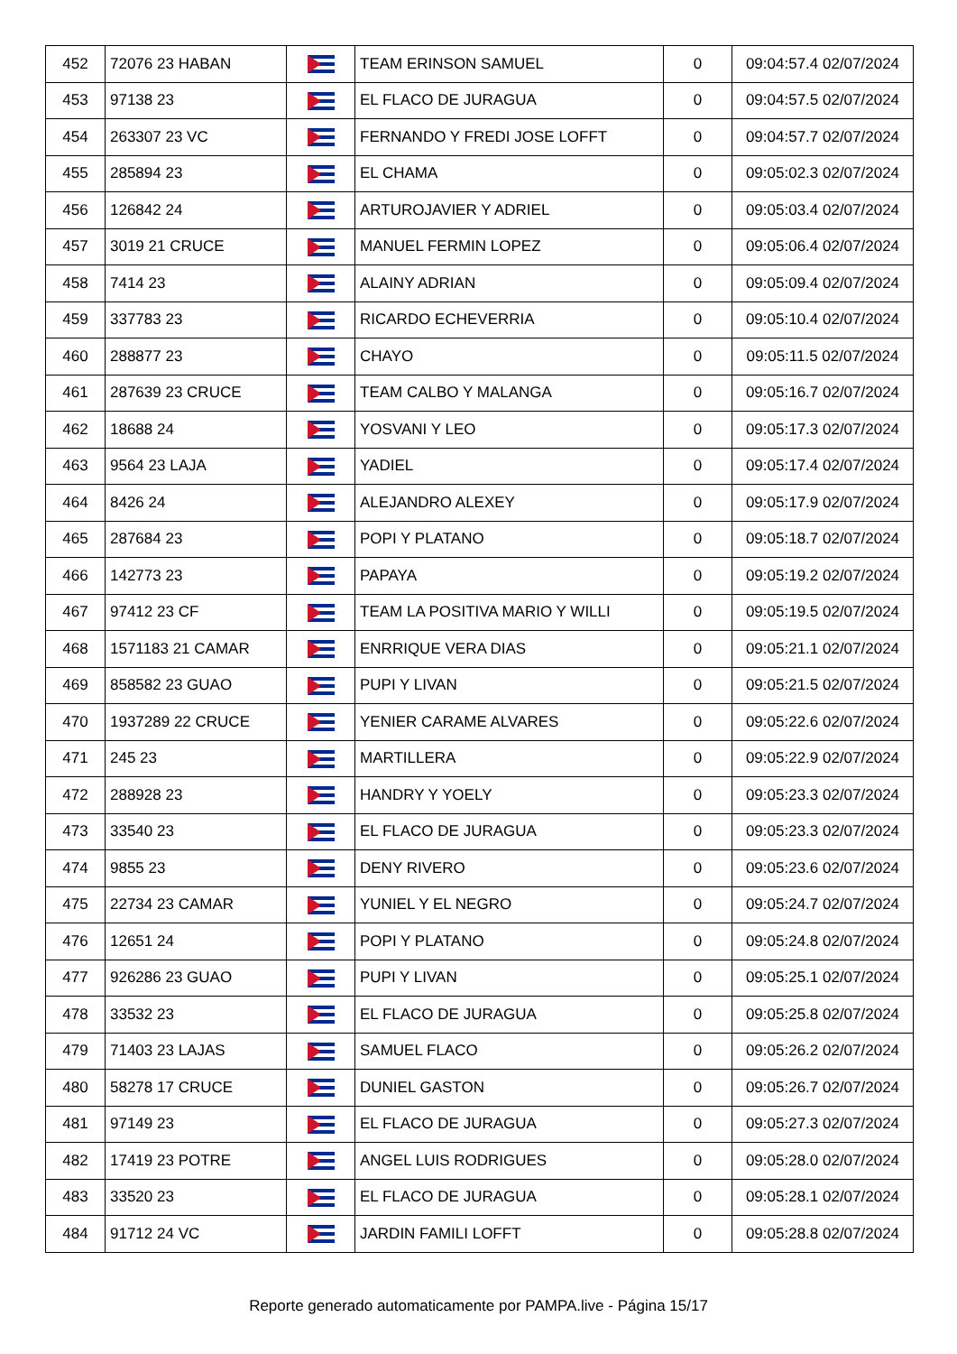| 452 | 72076 23 HABAN | | TEAM ERINSON SAMUEL | 0 | 09:04:57.4 02/07/2024 |
| 453 | 97138 23 | | EL FLACO DE JURAGUA | 0 | 09:04:57.5 02/07/2024 |
| 454 | 263307 23 VC | | FERNANDO Y FREDI JOSE LOFFT | 0 | 09:04:57.7 02/07/2024 |
| 455 | 285894 23 | | EL CHAMA | 0 | 09:05:02.3 02/07/2024 |
| 456 | 126842 24 | | ARTUROJAVIER Y ADRIEL | 0 | 09:05:03.4 02/07/2024 |
| 457 | 3019 21 CRUCE | | MANUEL FERMIN LOPEZ | 0 | 09:05:06.4 02/07/2024 |
| 458 | 7414 23 | | ALAINY ADRIAN | 0 | 09:05:09.4 02/07/2024 |
| 459 | 337783 23 | | RICARDO ECHEVERRIA | 0 | 09:05:10.4 02/07/2024 |
| 460 | 288877 23 | | CHAYO | 0 | 09:05:11.5 02/07/2024 |
| 461 | 287639 23 CRUCE | | TEAM CALBO Y MALANGA | 0 | 09:05:16.7 02/07/2024 |
| 462 | 18688 24 | | YOSVANI Y LEO | 0 | 09:05:17.3 02/07/2024 |
| 463 | 9564 23 LAJA | | YADIEL | 0 | 09:05:17.4 02/07/2024 |
| 464 | 8426 24 | | ALEJANDRO ALEXEY | 0 | 09:05:17.9 02/07/2024 |
| 465 | 287684 23 | | POPI Y PLATANO | 0 | 09:05:18.7 02/07/2024 |
| 466 | 142773 23 | | PAPAYA | 0 | 09:05:19.2 02/07/2024 |
| 467 | 97412 23 CF | | TEAM LA POSITIVA MARIO Y WILLI | 0 | 09:05:19.5 02/07/2024 |
| 468 | 1571183 21 CAMAR | | ENRRIQUE VERA DIAS | 0 | 09:05:21.1 02/07/2024 |
| 469 | 858582 23 GUAO | | PUPI Y LIVAN | 0 | 09:05:21.5 02/07/2024 |
| 470 | 1937289 22 CRUCE | | YENIER CARAME ALVARES | 0 | 09:05:22.6 02/07/2024 |
| 471 | 245 23 | | MARTILLERA | 0 | 09:05:22.9 02/07/2024 |
| 472 | 288928 23 | | HANDRY Y YOELY | 0 | 09:05:23.3 02/07/2024 |
| 473 | 33540 23 | | EL FLACO DE JURAGUA | 0 | 09:05:23.3 02/07/2024 |
| 474 | 9855 23 | | DENY RIVERO | 0 | 09:05:23.6 02/07/2024 |
| 475 | 22734 23 CAMAR | | YUNIEL Y EL NEGRO | 0 | 09:05:24.7 02/07/2024 |
| 476 | 12651 24 | | POPI Y PLATANO | 0 | 09:05:24.8 02/07/2024 |
| 477 | 926286 23 GUAO | | PUPI Y LIVAN | 0 | 09:05:25.1 02/07/2024 |
| 478 | 33532 23 | | EL FLACO DE JURAGUA | 0 | 09:05:25.8 02/07/2024 |
| 479 | 71403 23 LAJAS | | SAMUEL FLACO | 0 | 09:05:26.2 02/07/2024 |
| 480 | 58278 17 CRUCE | | DUNIEL GASTON | 0 | 09:05:26.7 02/07/2024 |
| 481 | 97149 23 | | EL FLACO DE JURAGUA | 0 | 09:05:27.3 02/07/2024 |
| 482 | 17419 23 POTRE | | ANGEL LUIS RODRIGUES | 0 | 09:05:28.0 02/07/2024 |
| 483 | 33520 23 | | EL FLACO DE JURAGUA | 0 | 09:05:28.1 02/07/2024 |
| 484 | 91712 24 VC | | JARDIN FAMILI LOFFT | 0 | 09:05:28.8 02/07/2024 |
Reporte generado automaticamente por PAMPA.live - Página 15/17